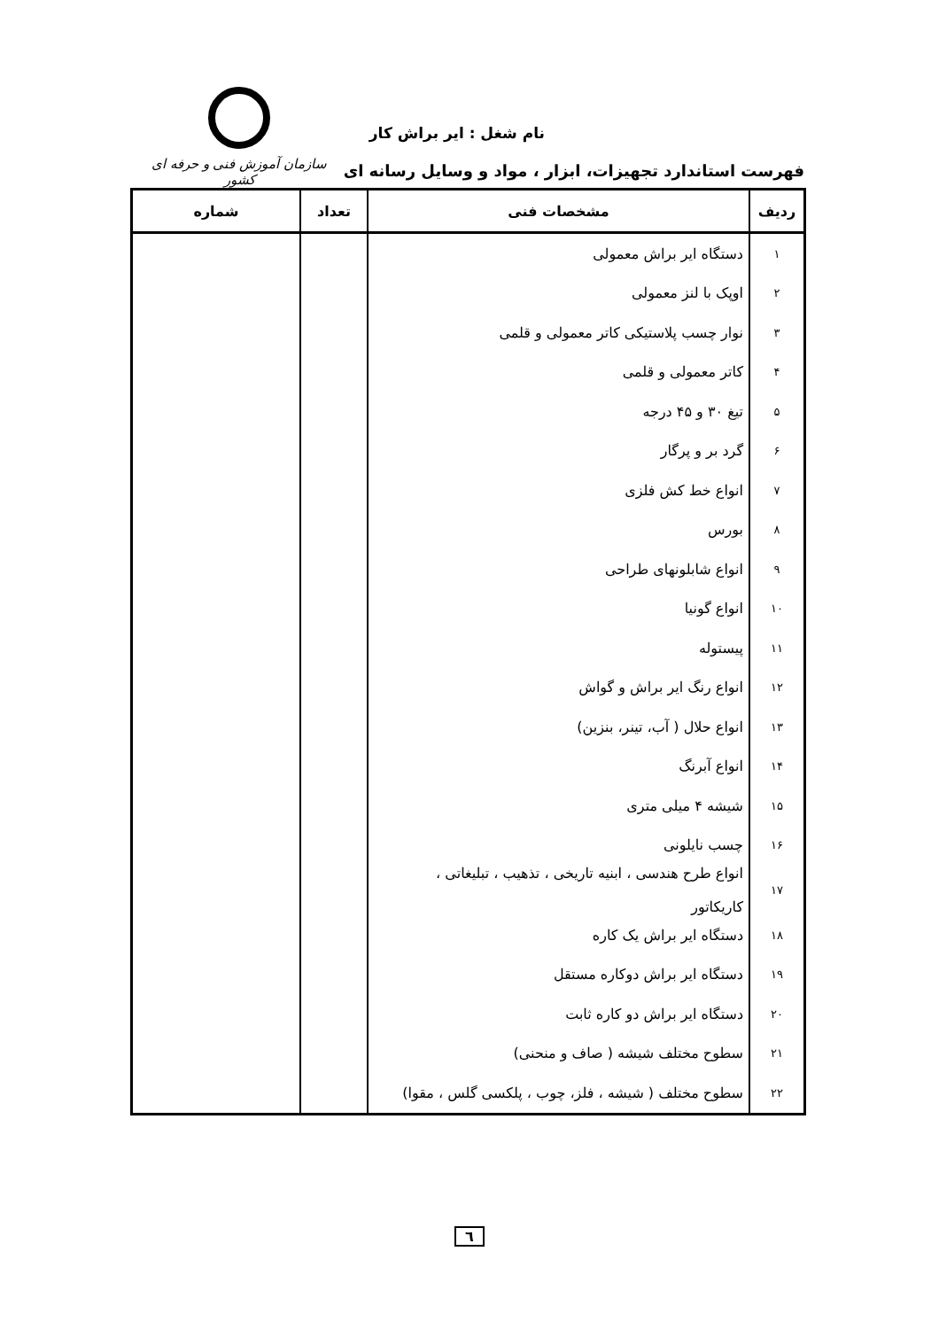سازمان آموزش فنی و حرفه ای کشور
نام شغل : ایر براش کار
فهرست استاندارد تجهیزات، ابزار ، مواد و وسایل رسانه ای
| ردیف | مشخصات فنی | تعداد | شماره |
| --- | --- | --- | --- |
| ۱ | دستگاه ایر براش معمولی | | |
| ۲ | اوپک با لنز معمولی | | |
| ۳ | نوار چسب پلاستیکی کاتر معمولی و قلمی | | |
| ۴ | کاتر معمولی و قلمی | | |
| ۵ | تیغ ۳۰ و ۴۵ درجه | | |
| ۶ | گرد بر و پرگار | | |
| ۷ | انواع خط کش فلزی | | |
| ۸ | بورس | | |
| ۹ | انواع شابلونهای طراحی | | |
| ۱۰ | انواع گونیا | | |
| ۱۱ | پیستوله | | |
| ۱۲ | انواع رنگ ایر براش و گواش | | |
| ۱۳ | انواع حلال ( آب، تینر، بنزین) | | |
| ۱۴ | انواع آبرنگ | | |
| ۱۵ | شیشه ۴ میلی متری | | |
| ۱۶ | چسب نایلونی | | |
| ۱۷ | انواع طرح هندسی ، ابنیه تاریخی ، تذهیب ، تبلیغاتی ، کاریکاتور | | |
| ۱۸ | دستگاه ایر براش یک کاره | | |
| ۱۹ | دستگاه ایر براش دوکاره مستقل | | |
| ۲۰ | دستگاه ایر براش دو کاره ثابت | | |
| ۲۱ | سطوح مختلف شیشه ( صاف و منحنی) | | |
| ۲۲ | سطوح مختلف ( شیشه ، فلز، چوب ، پلکسی گلس ، مقوا) | | |
٦